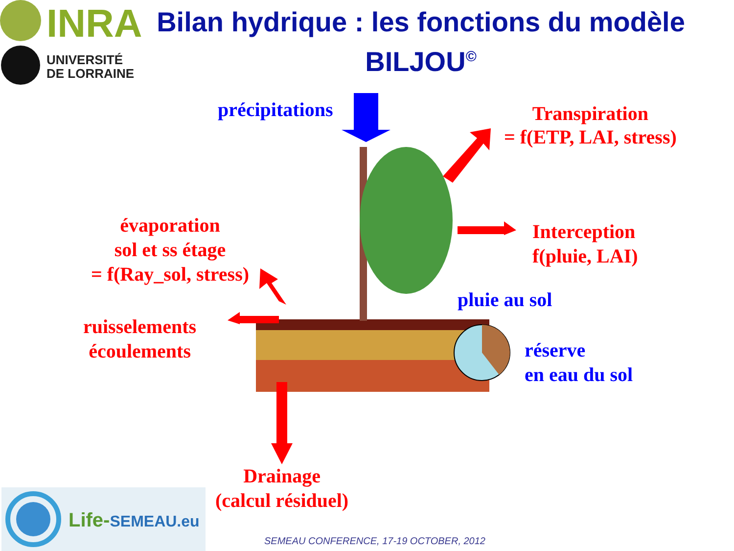INRA
UNIVERSITÉ
DE LORRAINE
Bilan hydrique : les fonctions du modèle BILJOU<sup>©</sup>
précipitations
Transpiration
= f(ETP, LAI, stress)
évaporation
sol et ss étage
= f(Ray_sol, stress)
Interception
f(pluie, LAI)
pluie au sol
ruisselements
écoulements
réserve
en eau du sol
Drainage
(calcul résiduel)
Life-SEMEAU.eu
SEMEAU CONFERENCE, 17-19 OCTOBER, 2012